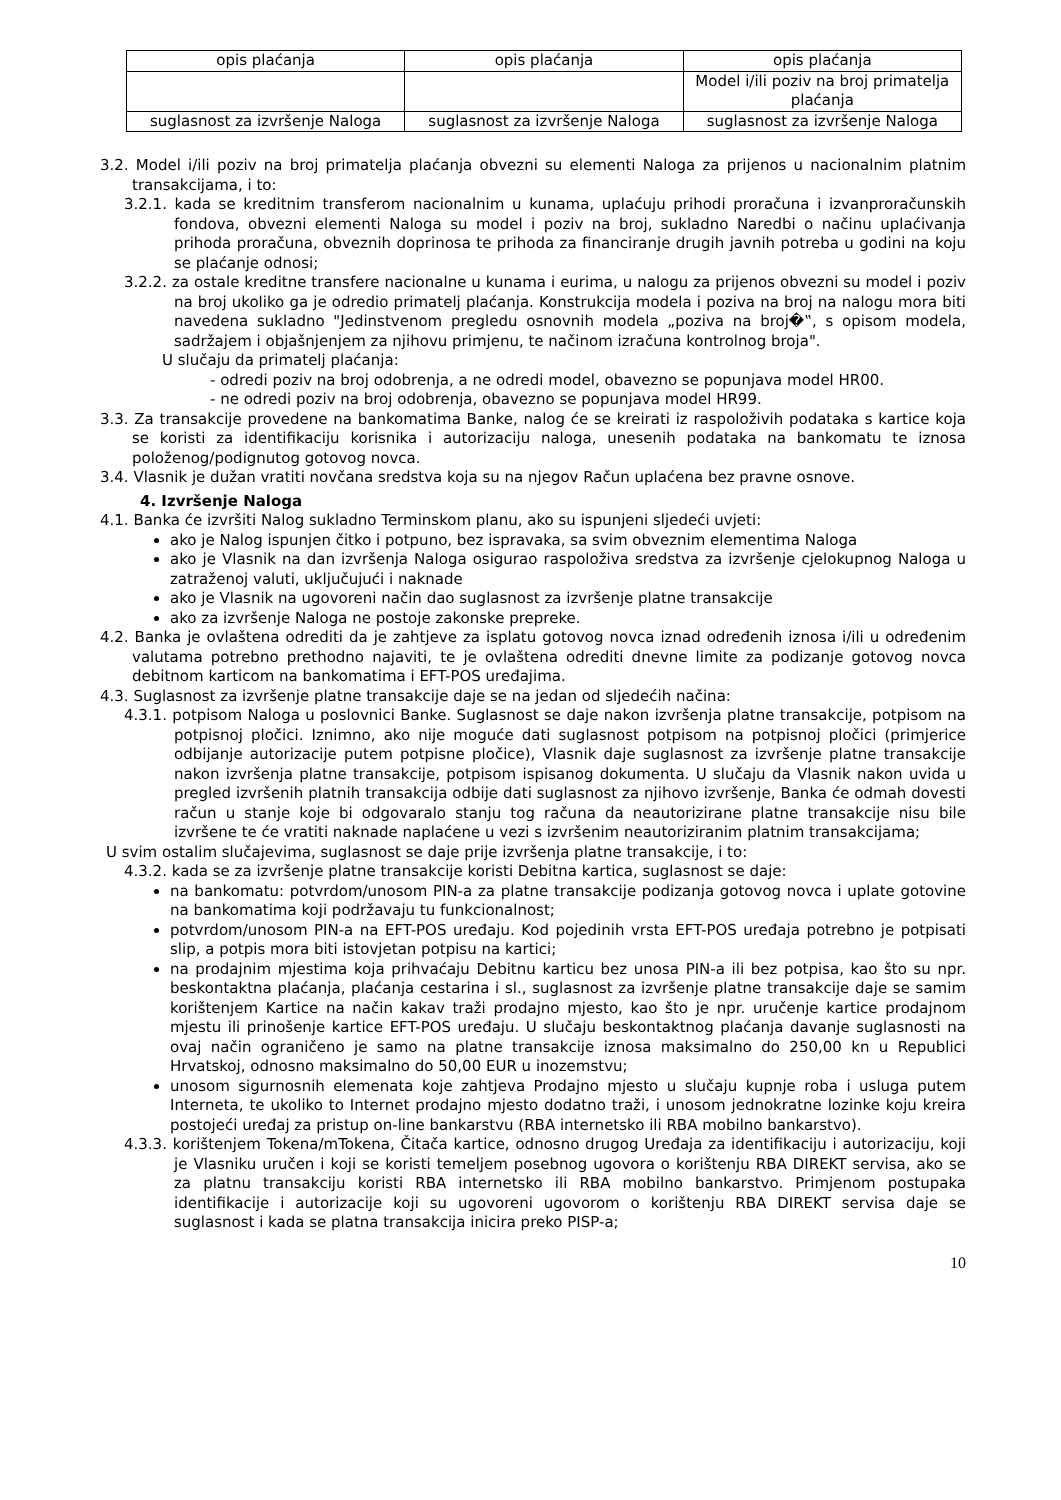| opis plaćanja | opis plaćanja | opis plaćanja |
| | | Model i/ili poziv na broj primatelja plaćanja |
| suglasnost za izvršenje Naloga | suglasnost za izvršenje Naloga | suglasnost za izvršenje Naloga |
3.2. Model i/ili poziv na broj primatelja plaćanja obvezni su elementi Naloga za prijenos u nacionalnim platnim transakcijama, i to:
3.2.1. kada se kreditnim transferom nacionalnim u kunama, uplaćuju prihodi proračuna i izvanproračunskih fondova, obvezni elementi Naloga su model i poziv na broj, sukladno Naredbi o načinu uplaćivanja prihoda proračuna, obveznih doprinosa te prihoda za financiranje drugih javnih potreba u godini na koju se plaćanje odnosi;
3.2.2. za ostale kreditne transfere nacionalne u kunama i eurima, u nalogu za prijenos obvezni su model i poziv na broj ukoliko ga je odredio primatelj plaćanja. Konstrukcija modela i poziva na broj na nalogu mora biti navedena sukladno "Jedinstvenom pregledu osnovnih modela „poziva na broj�‟, s opisom modela, sadržajem i objašnjenjem za njihovu primjenu, te načinom izračuna kontrolnog broja".
U slučaju da primatelj plaćanja:
- odredi poziv na broj odobrenja, a ne odredi model, obavezno se popunjava model HR00.
- ne odredi poziv na broj odobrenja, obavezno se popunjava model HR99.
3.3. Za transakcije provedene na bankomatima Banke, nalog će se kreirati iz raspoloživih podataka s kartice koja se koristi za identifikaciju korisnika i autorizaciju naloga, unesenih podataka na bankomatu te iznosa položenog/podignutog gotovog novca.
3.4. Vlasnik je dužan vratiti novčana sredstva koja su na njegov Račun uplaćena bez pravne osnove.
4. Izvršenje Naloga
4.1. Banka će izvršiti Nalog sukladno Terminskom planu, ako su ispunjeni sljedeći uvjeti:
ako je Nalog ispunjen čitko i potpuno, bez ispravaka, sa svim obveznim elementima Naloga
ako je Vlasnik na dan izvršenja Naloga osigurao raspoloživa sredstva za izvršenje cjelokupnog Naloga u zatraženoj valuti, uključujući i naknade
ako je Vlasnik na ugovoreni način dao suglasnost za izvršenje platne transakcije
ako za izvršenje Naloga ne postoje zakonske prepreke.
4.2. Banka je ovlaštena odrediti da je zahtjeve za isplatu gotovog novca iznad određenih iznosa i/ili u određenim valutama potrebno prethodno najaviti, te je ovlaštena odrediti dnevne limite za podizanje gotovog novca debitnom karticom na bankomatima i EFT-POS uređajima.
4.3. Suglasnost za izvršenje platne transakcije daje se na jedan od sljedećih načina:
4.3.1. potpisom Naloga u poslovnici Banke. Suglasnost se daje nakon izvršenja platne transakcije, potpisom na potpisnoj pločici. Iznimno, ako nije moguće dati suglasnost potpisom na potpisnoj pločici (primjerice odbijanje autorizacije putem potpisne pločice), Vlasnik daje suglasnost za izvršenje platne transakcije nakon izvršenja platne transakcije, potpisom ispisanog dokumenta. U slučaju da Vlasnik nakon uvida u pregled izvršenih platnih transakcija odbije dati suglasnost za njihovo izvršenje, Banka će odmah dovesti račun u stanje koje bi odgovaralo stanju tog računa da neautorizirane platne transakcije nisu bile izvršene te će vratiti naknade naplaćene u vezi s izvršenim neautoriziranim platnim transakcijama;
U svim ostalim slučajevima, suglasnost se daje prije izvršenja platne transakcije, i to:
4.3.2. kada se za izvršenje platne transakcije koristi Debitna kartica, suglasnost se daje:
na bankomatu: potvrdom/unosom PIN-a za platne transakcije podizanja gotovog novca i uplate gotovine na bankomatima koji podržavaju tu funkcionalnost;
potvrdom/unosom PIN-a na EFT-POS uređaju. Kod pojedinih vrsta EFT-POS uređaja potrebno je potpisati slip, a potpis mora biti istovjetan potpisu na kartici;
na prodajnim mjestima koja prihvaćaju Debitnu karticu bez unosa PIN-a ili bez potpisa, kao što su npr. beskontaktna plaćanja, plaćanja cestarina i sl., suglasnost za izvršenje platne transakcije daje se samim korištenjem Kartice na način kakav traži prodajno mjesto, kao što je npr. uručenje kartice prodajnom mjestu ili prinošenje kartice EFT-POS uređaju. U slučaju beskontaktnog plaćanja davanje suglasnosti na ovaj način ograničeno je samo na platne transakcije iznosa maksimalno do 250,00 kn u Republici Hrvatskoj, odnosno maksimalno do 50,00 EUR u inozemstvu;
unosom sigurnosnih elemenata koje zahtjeva Prodajno mjesto u slučaju kupnje roba i usluga putem Interneta, te ukoliko to Internet prodajno mjesto dodatno traži, i unosom jednokratne lozinke koju kreira postojeći uređaj za pristup on-line bankarstvu (RBA internetsko ili RBA mobilno bankarstvo).
4.3.3. korištenjem Tokena/mTokena, Čitača kartice, odnosno drugog Uređaja za identifikaciju i autorizaciju, koji je Vlasniku uručen i koji se koristi temeljem posebnog ugovora o korištenju RBA DIREKT servisa, ako se za platnu transakciju koristi RBA internetsko ili RBA mobilno bankarstvo. Primjenom postupaka identifikacije i autorizacije koji su ugovoreni ugovorom o korištenju RBA DIREKT servisa daje se suglasnost i kada se platna transakcija inicira preko PISP-a;
10